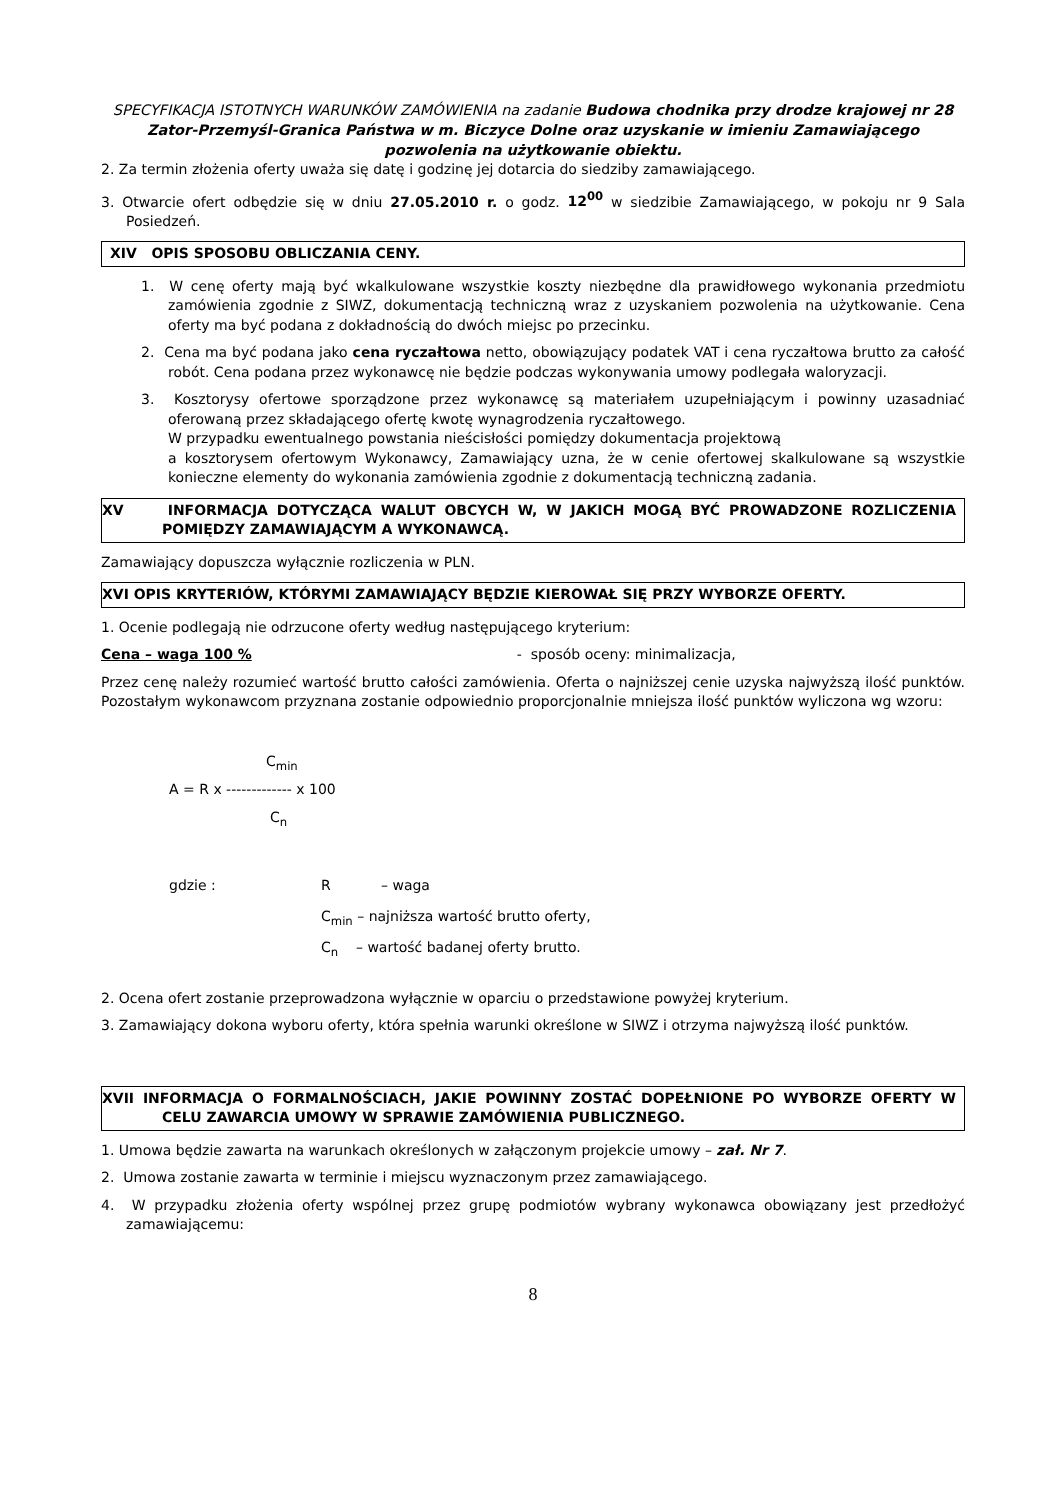SPECYFIKACJA ISTOTNYCH WARUNKÓW ZAMÓWIENIA na zadanie Budowa chodnika przy drodze krajowej nr 28 Zator-Przemyśl-Granica Państwa w m. Biczyce Dolne oraz uzyskanie w imieniu Zamawiającego pozwolenia na użytkowanie obiektu.
2. Za termin złożenia oferty uważa się datę i godzinę jej dotarcia do siedziby zamawiającego.
3. Otwarcie ofert odbędzie się w dniu 27.05.2010 r. o godz. 12<sup>00</sup> w siedzibie Zamawiającego, w pokoju nr 9 Sala Posiedzeń.
XIV OPIS SPOSOBU OBLICZANIA CENY.
1. W cenę oferty mają być wkalkulowane wszystkie koszty niezbędne dla prawidłowego wykonania przedmiotu zamówienia zgodnie z SIWZ, dokumentacją techniczną wraz z uzyskaniem pozwolenia na użytkowanie. Cena oferty ma być podana z dokładnością do dwóch miejsc po przecinku.
2. Cena ma być podana jako cena ryczałtowa netto, obowiązujący podatek VAT i cena ryczałtowa brutto za całość robót. Cena podana przez wykonawcę nie będzie podczas wykonywania umowy podlegała waloryzacji.
3. Kosztorysy ofertowe sporządzone przez wykonawcę są materiałem uzupełniającym i powinny uzasadniać oferowaną przez składającego ofertę kwotę wynagrodzenia ryczałtowego.
W przypadku ewentualnego powstania nieścisłości pomiędzy dokumentacja projektową
a kosztorysem ofertowym Wykonawcy, Zamawiający uzna, że w cenie ofertowej skalkulowane są wszystkie konieczne elementy do wykonania zamówienia zgodnie z dokumentacją techniczną zadania.
XV INFORMACJA DOTYCZĄCA WALUT OBCYCH W, W JAKICH MOGĄ BYĆ PROWADZONE ROZLICZENIA POMIĘDZY ZAMAWIAJĄCYM A WYKONAWCĄ.
Zamawiający dopuszcza wyłącznie rozliczenia w PLN.
XVI OPIS KRYTERIÓW, KTÓRYMI ZAMAWIAJĄCY BĘDZIE KIEROWAŁ SIĘ PRZY WYBORZE OFERTY.
1. Ocenie podlegają nie odrzucone oferty według następującego kryterium:
Cena – waga 100 % - sposób oceny: minimalizacja,
Przez cenę należy rozumieć wartość brutto całości zamówienia. Oferta o najniższej cenie uzyska najwyższą ilość punktów. Pozostałym wykonawcom przyznana zostanie odpowiednio proporcjonalnie mniejsza ilość punktów wyliczona wg wzoru:
C<sub>min</sub>
A = R x ------------- x 100
C<sub>n</sub>
gdzie : R – waga
C<sub>min</sub> – najniższa wartość brutto oferty,
C<sub>n</sub> – wartość badanej oferty brutto.
2. Ocena ofert zostanie przeprowadzona wyłącznie w oparciu o przedstawione powyżej kryterium.
3. Zamawiający dokona wyboru oferty, która spełnia warunki określone w SIWZ i otrzyma najwyższą ilość punktów.
XVII INFORMACJA O FORMALNOŚCIACH, JAKIE POWINNY ZOSTAĆ DOPEŁNIONE PO WYBORZE OFERTY W CELU ZAWARCIA UMOWY W SPRAWIE ZAMÓWIENIA PUBLICZNEGO.
1. Umowa będzie zawarta na warunkach określonych w załączonym projekcie umowy – zał. Nr 7.
2. Umowa zostanie zawarta w terminie i miejscu wyznaczonym przez zamawiającego.
4. W przypadku złożenia oferty wspólnej przez grupę podmiotów wybrany wykonawca obowiązany jest przedłożyć zamawiającemu:
8